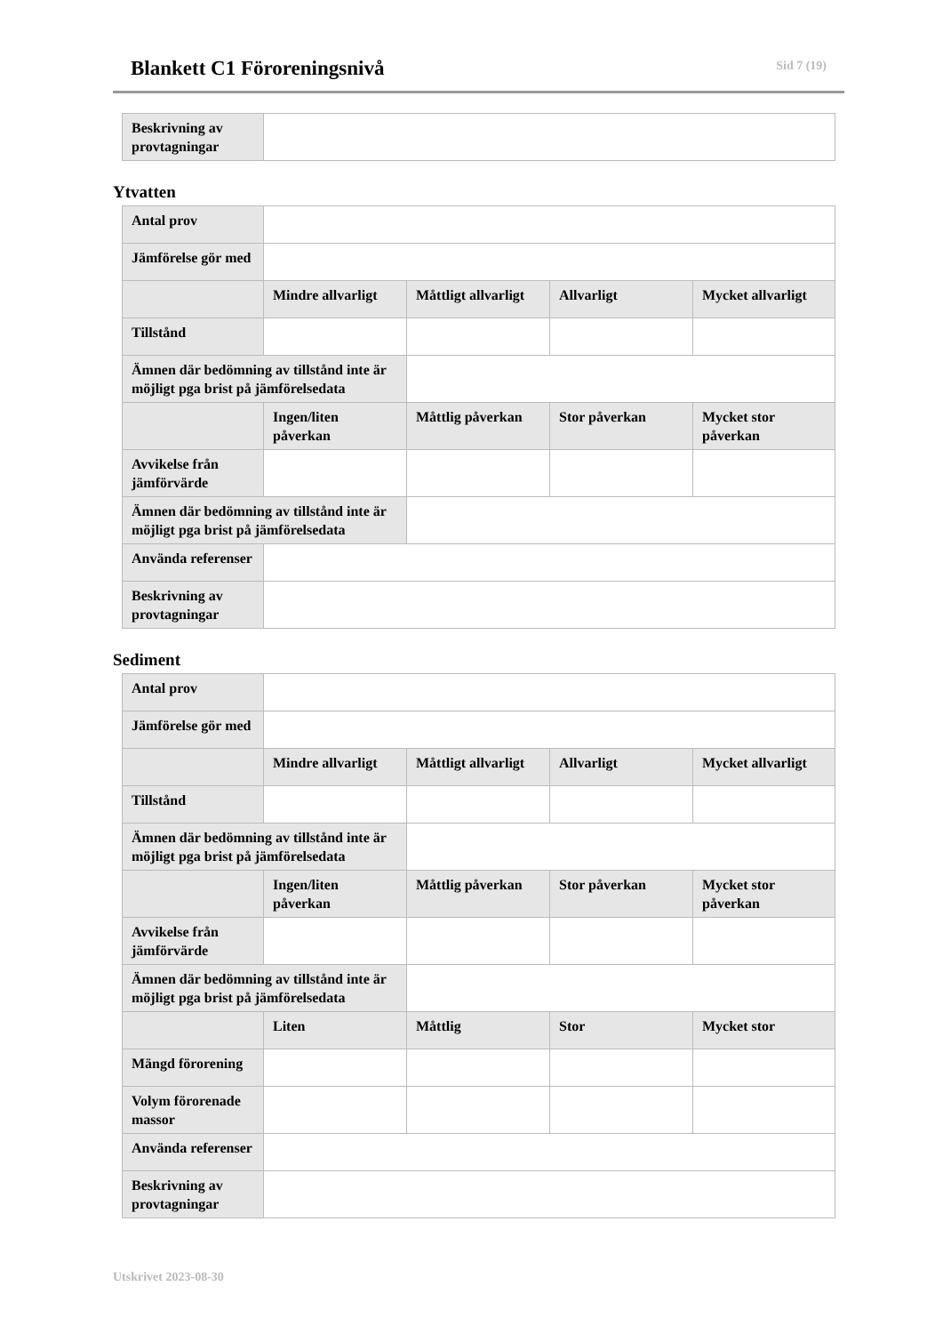Blankett C1 Föroreningsnivå Sid 7 (19)
| Beskrivning av provtagningar | |
Ytvatten
| Antal prov | | | | |
| Jämförelse gör med | | | | |
| | Mindre allvarligt | Måttligt allvarligt | Allvarligt | Mycket allvarligt |
| Tillstånd | | | | |
| Ämnen där bedömning av tillstånd inte är möjligt pga brist på jämförelsedata | | | | |
| | Ingen/liten påverkan | Måttlig påverkan | Stor påverkan | Mycket stor påverkan |
| Avvikelse från jämförvärde | | | | |
| Ämnen där bedömning av tillstånd inte är möjligt pga brist på jämförelsedata | | | | |
| Använda referenser | | | | |
| Beskrivning av provtagningar | | | | |
Sediment
| Antal prov | | | | |
| Jämförelse gör med | | | | |
| | Mindre allvarligt | Måttligt allvarligt | Allvarligt | Mycket allvarligt |
| Tillstånd | | | | |
| Ämnen där bedömning av tillstånd inte är möjligt pga brist på jämförelsedata | | | | |
| | Ingen/liten påverkan | Måttlig påverkan | Stor påverkan | Mycket stor påverkan |
| Avvikelse från jämförvärde | | | | |
| Ämnen där bedömning av tillstånd inte är möjligt pga brist på jämförelsedata | | | | |
| | Liten | Måttlig | Stor | Mycket stor |
| Mängd förorening | | | | |
| Volym förorenade massor | | | | |
| Använda referenser | | | | |
| Beskrivning av provtagningar | | | | |
Utskrivet 2023-08-30